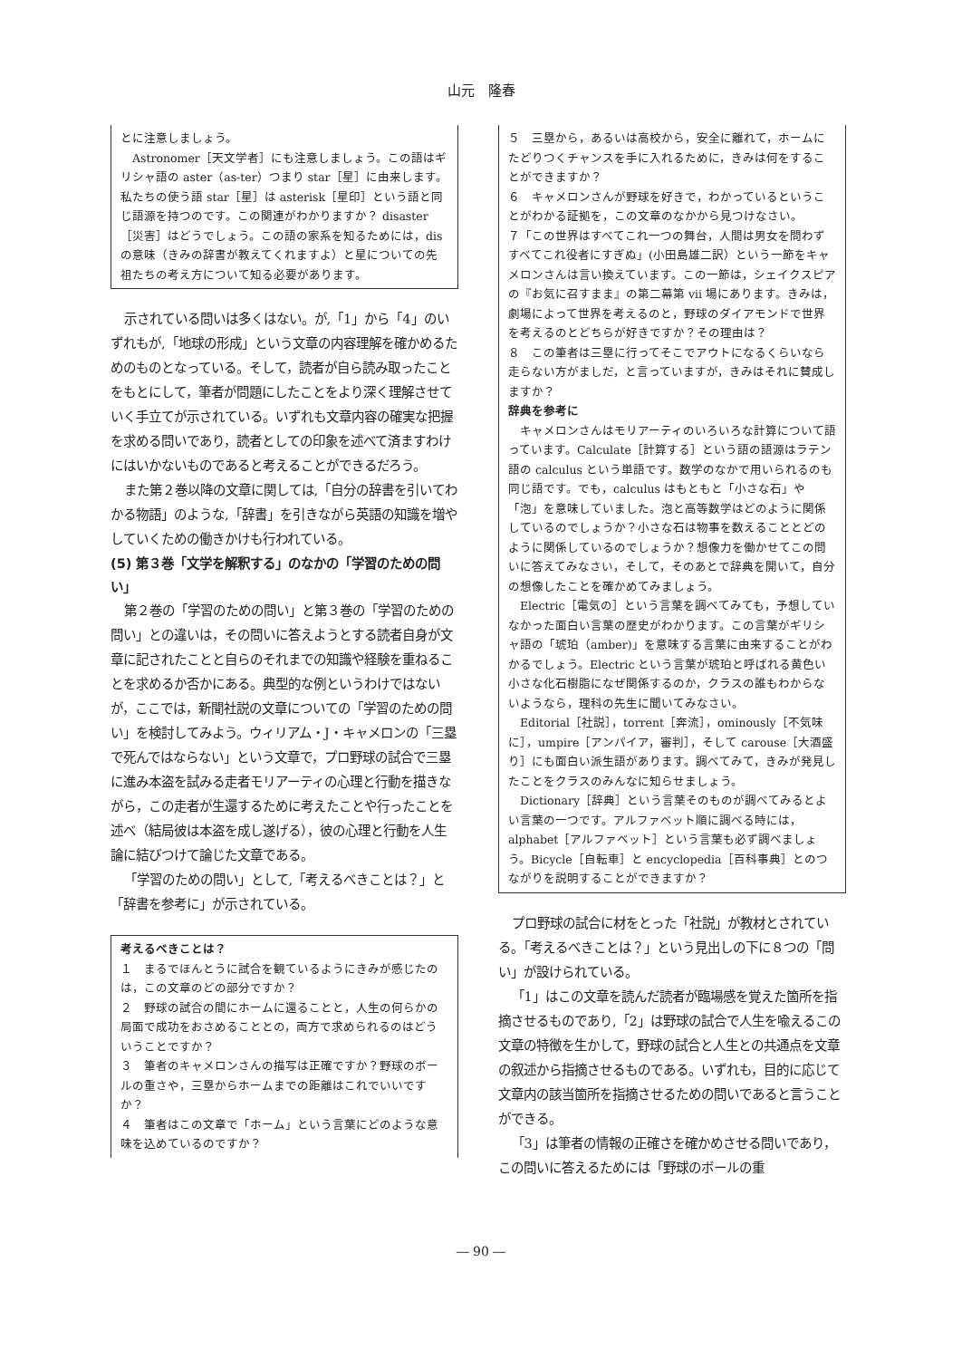山元　隆春
とに注意しましょう。
　Astronomer［天文学者］にも注意しましょう。この語はギリシャ語の aster（as-ter）つまり star［星］に由来します。私たちの使う語 star［星］は asterisk［星印］という語と同じ語源を持つのです。この関連がわかりますか？ disaster［災害］はどうでしょう。この語の家系を知るためには，dis の意味（きみの辞書が教えてくれますよ）と星についての先祖たちの考え方について知る必要があります。
示されている問いは多くはない。が,「1」から「4」のいずれもが,「地球の形成」という文章の内容理解を確かめるためのものとなっている。そして，読者が自ら読み取ったことをもとにして，筆者が問題にしたことをより深く理解させていく手立てが示されている。いずれも文章内容の確実な把握を求める問いであり，読者としての印象を述べて済ますわけにはいかないものであると考えることができるだろう。
また第２巻以降の文章に関しては,「自分の辞書を引いてわかる物語」のような,「辞書」を引きながら英語の知識を増やしていくための働きかけも行われている。
(5) 第３巻「文学を解釈する」のなかの「学習のための問い」
第２巻の「学習のための問い」と第３巻の「学習のための問い」との違いは，その問いに答えようとする読者自身が文章に記されたことと自らのそれまでの知識や経験を重ねることを求めるか否かにある。典型的な例というわけではないが，ここでは，新聞社説の文章についての「学習のための問い」を検討してみよう。ウィリアム・J・キャメロンの「三塁で死んではならない」という文章で，プロ野球の試合で三塁に進み本盗を試みる走者モリアーティの心理と行動を描きながら，この走者が生還するために考えたことや行ったことを述べ（結局彼は本盗を成し遂げる），彼の心理と行動を人生論に結びつけて論じた文章である。
「学習のための問い」として,「考えるべきことは？」と「辞書を参考に」が示されている。
考えるべきことは？
１　まるでほんとうに試合を観ているようにきみが感じたのは，この文章のどの部分ですか？
２　野球の試合の間にホームに還ることと，人生の何らかの局面で成功をおさめることとの，両方で求められるのはどういうことですか？
３　筆者のキャメロンさんの描写は正確ですか？野球のボールの重さや，三塁からホームまでの距離はこれでいいですか？
４　筆者はこの文章で「ホーム」という言葉にどのような意味を込めているのですか？
５　三塁から，あるいは高校から，安全に離れて，ホームにたどりつくチャンスを手に入れるために，きみは何をすることができますか？
６　キャメロンさんが野球を好きで，わかっているということがわかる証拠を，この文章のなかから見つけなさい。
７「この世界はすべてこれ一つの舞台，人間は男女を問わずすべてこれ役者にすぎぬ」(小田島雄二訳）という一節をキャメロンさんは言い換えています。この一節は，シェイクスピアの『お気に召すまま』の第二幕第 vii 場にあります。きみは，劇場によって世界を考えるのと，野球のダイアモンドで世界を考えるのとどちらが好きですか？その理由は？
８　この筆者は三塁に行ってそこでアウトになるくらいなら走らない方がましだ，と言っていますが，きみはそれに賛成しますか？
辞典を参考に
　キャメロンさんはモリアーティのいろいろな計算について語っています。Calculate［計算する］という語の語源はラテン語の calculus という単語です。数学のなかで用いられるのも同じ語です。でも，calculus はもともと「小さな石」や「泡」を意味していました。泡と高等数学はどのように関係しているのでしょうか？小さな石は物事を数えることとどのように関係しているのでしょうか？想像力を働かせてこの問いに答えてみなさい，そして，そのあとで辞典を開いて，自分の想像したことを確かめてみましょう。
　Electric［電気の］という言葉を調べてみても，予想していなかった面白い言葉の歴史がわかります。この言葉がギリシャ語の「琥珀（amber)」を意味する言葉に由来することがわかるでしょう。Electric という言葉が琥珀と呼ばれる黄色い小さな化石樹脂になぜ関係するのか，クラスの誰もわからないようなら，理科の先生に聞いてみなさい。
　Editorial［社説］，torrent［奔流］，ominously［不気味に］，umpire［アンパイア，審判］，そして carouse［大酒盛り］にも面白い派生語があります。調べてみて，きみが発見したことをクラスのみんなに知らせましょう。
　Dictionary［辞典］という言葉そのものが調べてみるとよい言葉の一つです。アルファベット順に調べる時には，alphabet［アルファベット］という言葉も必ず調べましょう。Bicycle［自転車］と encyclopedia［百科事典］とのつながりを説明することができますか？
プロ野球の試合に材をとった「社説」が教材とされている。「考えるべきことは？」という見出しの下に８つの「問い」が設けられている。
「1」はこの文章を読んだ読者が臨場感を覚えた箇所を指摘させるものであり,「2」は野球の試合で人生を喩えるこの文章の特徴を生かして，野球の試合と人生との共通点を文章の叙述から指摘させるものである。いずれも，目的に応じて文章内の該当箇所を指摘させるための問いであると言うことができる。
「3」は筆者の情報の正確さを確かめさせる問いであり，この問いに答えるためには「野球のボールの重
― 90 ―